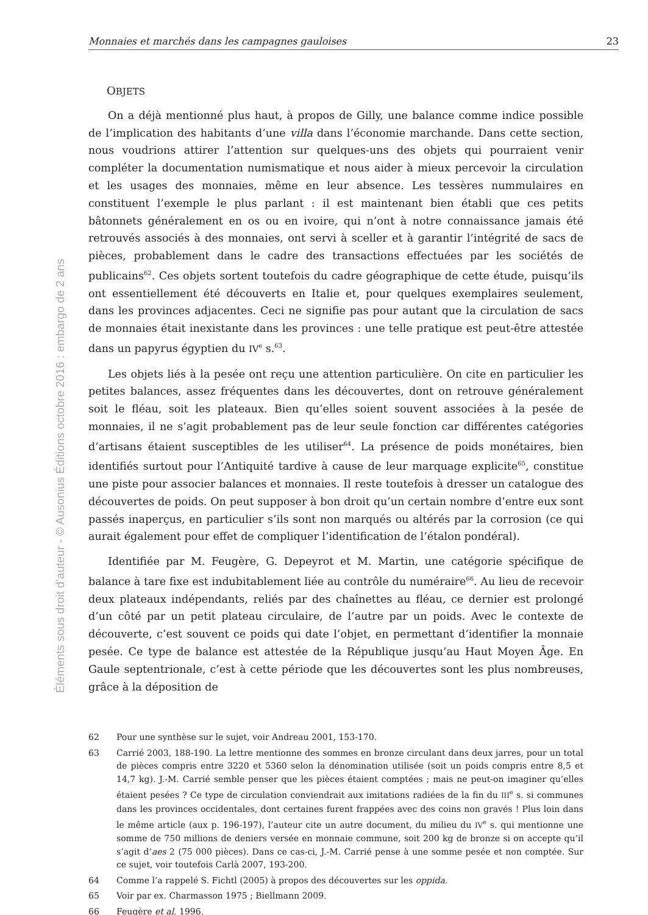Éléments sous droit d’auteur - © Ausonius Éditions octobre 2016 : embargo de 2 ans
Monnaies et marchés dans les campagnes gauloises 23
OBJETS
On a déjà mentionné plus haut, à propos de Gilly, une balance comme indice possible de l’implication des habitants d’une villa dans l’économie marchande. Dans cette section, nous voudrions attirer l’attention sur quelques-uns des objets qui pourraient venir compléter la documentation numismatique et nous aider à mieux percevoir la circulation et les usages des monnaies, même en leur absence. Les tessères nummulaires en constituent l’exemple le plus parlant : il est maintenant bien établi que ces petits bâtonnets généralement en os ou en ivoire, qui n’ont à notre connaissance jamais été retrouvés associés à des monnaies, ont servi à sceller et à garantir l’intégrité de sacs de pièces, probablement dans le cadre des transactions effectuées par les sociétés de publicains<sup>62</sup>. Ces objets sortent toutefois du cadre géographique de cette étude, puisqu’ils ont essentiellement été découverts en Italie et, pour quelques exemplaires seulement, dans les provinces adjacentes. Ceci ne signifie pas pour autant que la circulation de sacs de monnaies était inexistante dans les provinces : une telle pratique est peut-être attestée dans un papyrus égyptien du IV<sup>e</sup> s.<sup>63</sup>.
Les objets liés à la pesée ont reçu une attention particulière. On cite en particulier les petites balances, assez fréquentes dans les découvertes, dont on retrouve généralement soit le fléau, soit les plateaux. Bien qu’elles soient souvent associées à la pesée de monnaies, il ne s’agit probablement pas de leur seule fonction car différentes catégories d’artisans étaient susceptibles de les utiliser<sup>64</sup>. La présence de poids monétaires, bien identifiés surtout pour l’Antiquité tardive à cause de leur marquage explicite<sup>65</sup>, constitue une piste pour associer balances et monnaies. Il reste toutefois à dresser un catalogue des découvertes de poids. On peut supposer à bon droit qu’un certain nombre d’entre eux sont passés inaperçus, en particulier s’ils sont non marqués ou altérés par la corrosion (ce qui aurait également pour effet de compliquer l’identification de l’étalon pondéral).
Identifiée par M. Feugère, G. Depeyrot et M. Martin, une catégorie spécifique de balance à tare fixe est indubitablement liée au contrôle du numéraire<sup>66</sup>. Au lieu de recevoir deux plateaux indépendants, reliés par des chaînettes au fléau, ce dernier est prolongé d’un côté par un petit plateau circulaire, de l’autre par un poids. Avec le contexte de découverte, c’est souvent ce poids qui date l’objet, en permettant d’identifier la monnaie pesée. Ce type de balance est attestée de la République jusqu’au Haut Moyen Âge. En Gaule septentrionale, c’est à cette période que les découvertes sont les plus nombreuses, grâce à la déposition de
62 Pour une synthèse sur le sujet, voir Andreau 2001, 153-170.
63 Carrié 2003, 188-190. La lettre mentionne des sommes en bronze circulant dans deux jarres, pour un total de pièces compris entre 3220 et 5360 selon la dénomination utilisée (soit un poids compris entre 8,5 et 14,7 kg). J.-M. Carrié semble penser que les pièces étaient comptées ; mais ne peut-on imaginer qu’elles étaient pesées ? Ce type de circulation conviendrait aux imitations radiées de la fin du III<sup>e</sup> s. si communes dans les provinces occidentales, dont certaines furent frappées avec des coins non gravés ! Plus loin dans le même article (aux p. 196-197), l’auteur cite un autre document, du milieu du IV<sup>e</sup> s. qui mentionne une somme de 750 millions de deniers versée en monnaie commune, soit 200 kg de bronze si on accepte qu’il s’agit d’aes 2 (75 000 pièces). Dans ce cas-ci, J.-M. Carrié pense à une somme pesée et non comptée. Sur ce sujet, voir toutefois Carlà 2007, 193-200.
64 Comme l’a rappelé S. Fichtl (2005) à propos des découvertes sur les oppida.
65 Voir par ex. Charmasson 1975 ; Biellmann 2009.
66 Feugère et al. 1996.